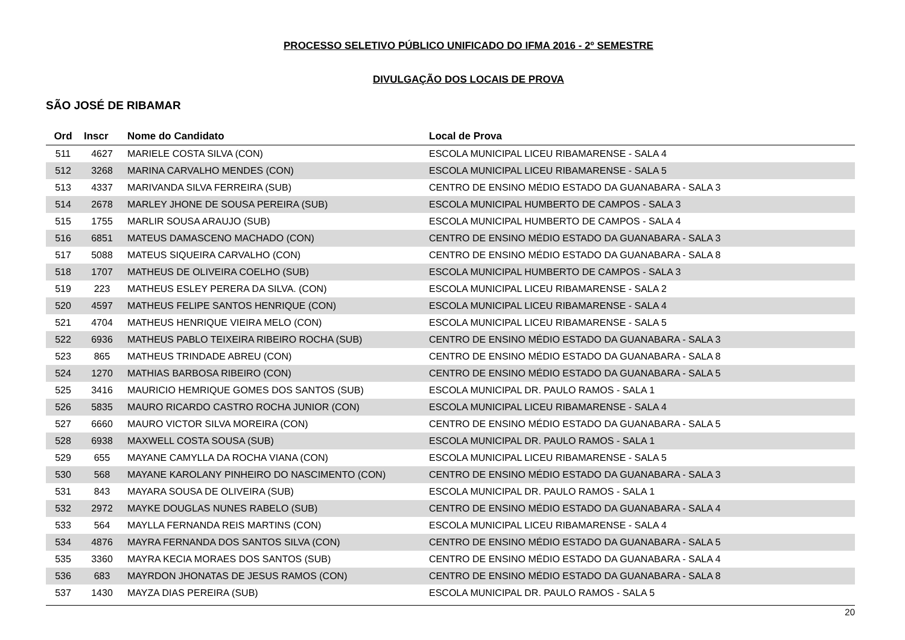PROCESSO SELETIVO PÚBLICO UNIFICADO DO IFMA 2016 - 2º SEMESTRE
DIVULGAÇÃO DOS LOCAIS DE PROVA
SÃO JOSÉ DE RIBAMAR
| Ord | Inscr | Nome do Candidato | Local de Prova |
| --- | --- | --- | --- |
| 511 | 4627 | MARIELE COSTA SILVA (CON) | ESCOLA MUNICIPAL LICEU RIBAMARENSE - SALA 4 |
| 512 | 3268 | MARINA CARVALHO MENDES (CON) | ESCOLA MUNICIPAL LICEU RIBAMARENSE - SALA 5 |
| 513 | 4337 | MARIVANDA SILVA FERREIRA (SUB) | CENTRO DE ENSINO MÉDIO ESTADO DA GUANABARA - SALA 3 |
| 514 | 2678 | MARLEY JHONE DE SOUSA PEREIRA (SUB) | ESCOLA MUNICIPAL HUMBERTO DE CAMPOS - SALA 3 |
| 515 | 1755 | MARLIR SOUSA ARAUJO (SUB) | ESCOLA MUNICIPAL HUMBERTO DE CAMPOS - SALA 4 |
| 516 | 6851 | MATEUS DAMASCENO MACHADO (CON) | CENTRO DE ENSINO MÉDIO ESTADO DA GUANABARA - SALA 3 |
| 517 | 5088 | MATEUS SIQUEIRA CARVALHO (CON) | CENTRO DE ENSINO MÉDIO ESTADO DA GUANABARA - SALA 8 |
| 518 | 1707 | MATHEUS DE OLIVEIRA COELHO (SUB) | ESCOLA MUNICIPAL HUMBERTO DE CAMPOS - SALA 3 |
| 519 | 223 | MATHEUS ESLEY PERERA DA SILVA. (CON) | ESCOLA MUNICIPAL LICEU RIBAMARENSE - SALA 2 |
| 520 | 4597 | MATHEUS FELIPE SANTOS HENRIQUE (CON) | ESCOLA MUNICIPAL LICEU RIBAMARENSE - SALA 4 |
| 521 | 4704 | MATHEUS HENRIQUE VIEIRA MELO (CON) | ESCOLA MUNICIPAL LICEU RIBAMARENSE - SALA 5 |
| 522 | 6936 | MATHEUS PABLO TEIXEIRA RIBEIRO ROCHA (SUB) | CENTRO DE ENSINO MÉDIO ESTADO DA GUANABARA - SALA 3 |
| 523 | 865 | MATHEUS TRINDADE ABREU (CON) | CENTRO DE ENSINO MÉDIO ESTADO DA GUANABARA - SALA 8 |
| 524 | 1270 | MATHIAS BARBOSA RIBEIRO (CON) | CENTRO DE ENSINO MÉDIO ESTADO DA GUANABARA - SALA 5 |
| 525 | 3416 | MAURICIO HEMRIQUE GOMES DOS SANTOS (SUB) | ESCOLA MUNICIPAL DR. PAULO RAMOS - SALA 1 |
| 526 | 5835 | MAURO RICARDO CASTRO ROCHA JUNIOR (CON) | ESCOLA MUNICIPAL LICEU RIBAMARENSE - SALA 4 |
| 527 | 6660 | MAURO VICTOR SILVA MOREIRA (CON) | CENTRO DE ENSINO MÉDIO ESTADO DA GUANABARA - SALA 5 |
| 528 | 6938 | MAXWELL COSTA SOUSA (SUB) | ESCOLA MUNICIPAL DR. PAULO RAMOS - SALA 1 |
| 529 | 655 | MAYANE CAMYLLA DA ROCHA VIANA (CON) | ESCOLA MUNICIPAL LICEU RIBAMARENSE - SALA 5 |
| 530 | 568 | MAYANE KAROLANY PINHEIRO DO NASCIMENTO (CON) | CENTRO DE ENSINO MÉDIO ESTADO DA GUANABARA - SALA 3 |
| 531 | 843 | MAYARA SOUSA DE OLIVEIRA (SUB) | ESCOLA MUNICIPAL DR. PAULO RAMOS - SALA 1 |
| 532 | 2972 | MAYKE DOUGLAS NUNES RABELO (SUB) | CENTRO DE ENSINO MÉDIO ESTADO DA GUANABARA - SALA 4 |
| 533 | 564 | MAYLLA FERNANDA REIS MARTINS (CON) | ESCOLA MUNICIPAL LICEU RIBAMARENSE - SALA 4 |
| 534 | 4876 | MAYRA FERNANDA DOS SANTOS SILVA (CON) | CENTRO DE ENSINO MÉDIO ESTADO DA GUANABARA - SALA 5 |
| 535 | 3360 | MAYRA KECIA MORAES DOS SANTOS (SUB) | CENTRO DE ENSINO MÉDIO ESTADO DA GUANABARA - SALA 4 |
| 536 | 683 | MAYRDON JHONATAS DE JESUS RAMOS (CON) | CENTRO DE ENSINO MÉDIO ESTADO DA GUANABARA - SALA 8 |
| 537 | 1430 | MAYZA DIAS PEREIRA (SUB) | ESCOLA MUNICIPAL DR. PAULO RAMOS - SALA 5 |
20